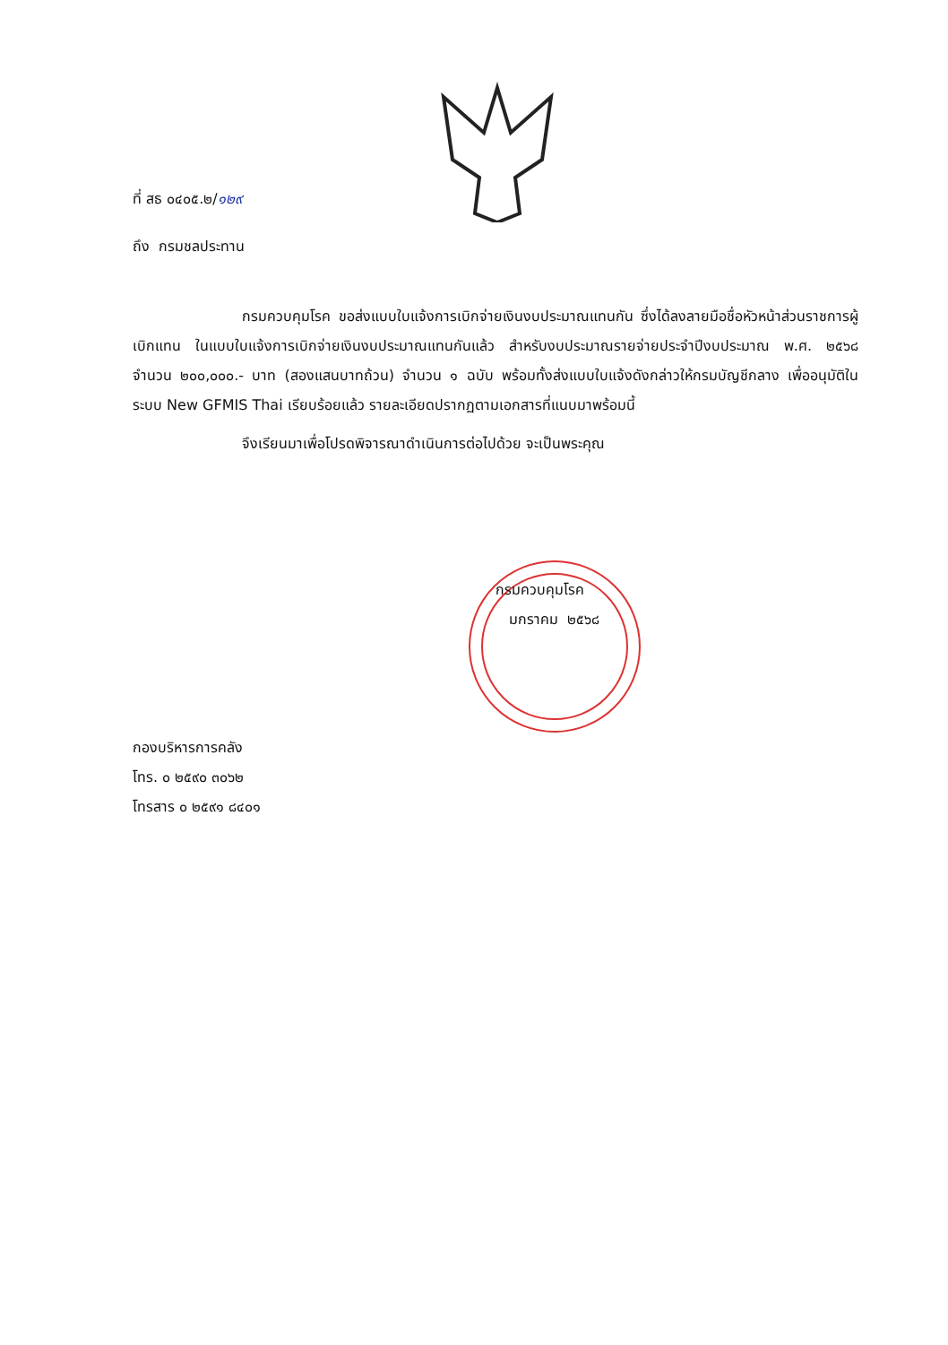ที่ สธ ๐๔๐๕.๒/๑๒๙
ถึง กรมชลประทาน
กรมควบคุมโรค ขอส่งแบบใบแจ้งการเบิกจ่ายเงินงบประมาณแทนกัน ซึ่งได้ลงลายมือชื่อหัวหน้าส่วนราชการผู้เบิกแทน ในแบบใบแจ้งการเบิกจ่ายเงินงบประมาณแทนกันแล้ว สำหรับงบประมาณรายจ่ายประจำปีงบประมาณ พ.ศ. ๒๕๖๘ จำนวน ๒๐๐,๐๐๐.- บาท (สองแสนบาทถ้วน) จำนวน ๑ ฉบับ พร้อมทั้งส่งแบบใบแจ้งดังกล่าวให้กรมบัญชีกลาง เพื่ออนุมัติในระบบ New GFMIS Thai เรียบร้อยแล้ว รายละเอียดปรากฏตามเอกสารที่แนบมาพร้อมนี้
จึงเรียนมาเพื่อโปรดพิจารณาดำเนินการต่อไปด้วย จะเป็นพระคุณ
กรมควบคุมโรค
มกราคม ๒๕๖๘
กองบริหารการคลัง
โทร. ๐ ๒๕๙๐ ๓๐๖๒
โทรสาร ๐ ๒๕๙๑ ๘๔๐๑